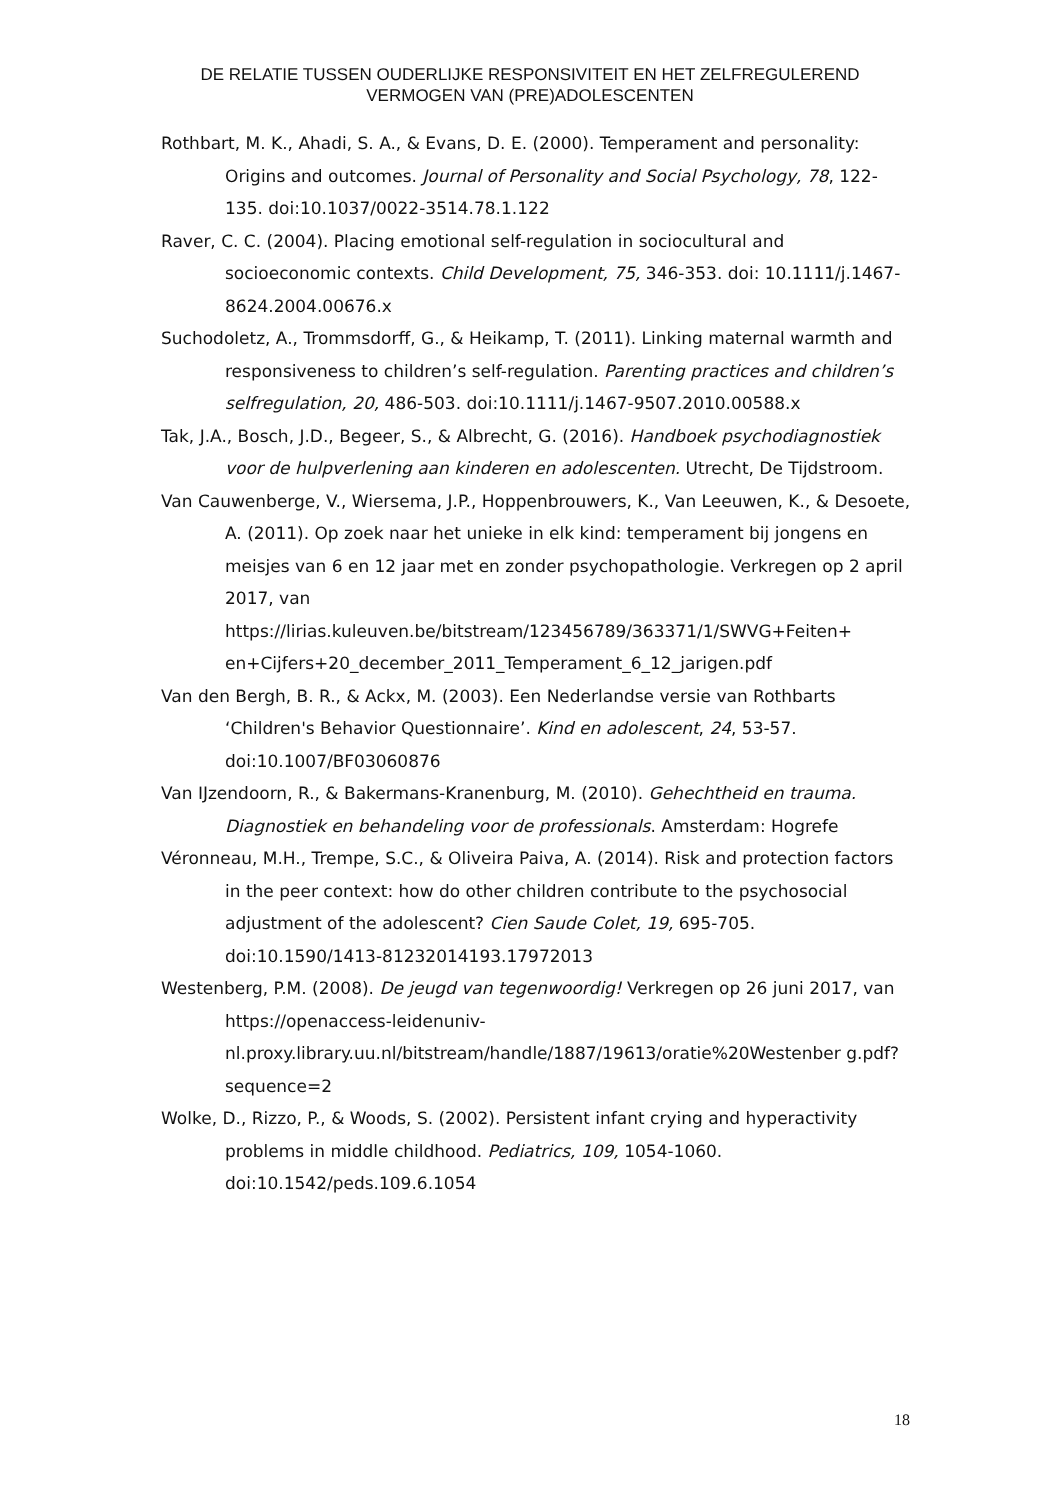DE RELATIE TUSSEN OUDERLIJKE RESPONSIVITEIT EN HET ZELFREGULEREND VERMOGEN VAN (PRE)ADOLESCENTEN
Rothbart, M. K., Ahadi, S. A., & Evans, D. E. (2000). Temperament and personality: Origins and outcomes. Journal of Personality and Social Psychology, 78, 122-135. doi:10.1037/0022-3514.78.1.122
Raver, C. C. (2004). Placing emotional self-regulation in sociocultural and socioeconomic contexts. Child Development, 75, 346-353. doi: 10.1111/j.1467-8624.2004.00676.x
Suchodoletz, A., Trommsdorff, G., & Heikamp, T. (2011). Linking maternal warmth and responsiveness to children’s self-regulation. Parenting practices and children’s selfregulation, 20, 486-503. doi:10.1111/j.1467-9507.2010.00588.x
Tak, J.A., Bosch, J.D., Begeer, S., & Albrecht, G. (2016). Handboek psychodiagnostiek voor de hulpverlening aan kinderen en adolescenten. Utrecht, De Tijdstroom.
Van Cauwenberge, V., Wiersema, J.P., Hoppenbrouwers, K., Van Leeuwen, K., & Desoete, A. (2011). Op zoek naar het unieke in elk kind: temperament bij jongens en meisjes van 6 en 12 jaar met en zonder psychopathologie. Verkregen op 2 april 2017, van https://lirias.kuleuven.be/bitstream/123456789/363371/1/SWVG+Feiten+ en+Cijfers+20_december_2011_Temperament_6_12_jarigen.pdf
Van den Bergh, B. R., & Ackx, M. (2003). Een Nederlandse versie van Rothbarts ‘Children's Behavior Questionnaire’. Kind en adolescent, 24, 53-57. doi:10.1007/BF03060876
Van IJzendoorn, R., & Bakermans-Kranenburg, M. (2010). Gehechtheid en trauma. Diagnostiek en behandeling voor de professionals. Amsterdam: Hogrefe
Véronneau, M.H., Trempe, S.C., & Oliveira Paiva, A. (2014). Risk and protection factors in the peer context: how do other children contribute to the psychosocial adjustment of the adolescent? Cien Saude Colet, 19, 695-705. doi:10.1590/1413-81232014193.17972013
Westenberg, P.M. (2008). De jeugd van tegenwoordig! Verkregen op 26 juni 2017, van https://openaccess-leidenuniv-nl.proxy.library.uu.nl/bitstream/handle/1887/19613/oratie%20Westenber g.pdf?sequence=2
Wolke, D., Rizzo, P., & Woods, S. (2002). Persistent infant crying and hyperactivity problems in middle childhood. Pediatrics, 109, 1054-1060. doi:10.1542/peds.109.6.1054
18